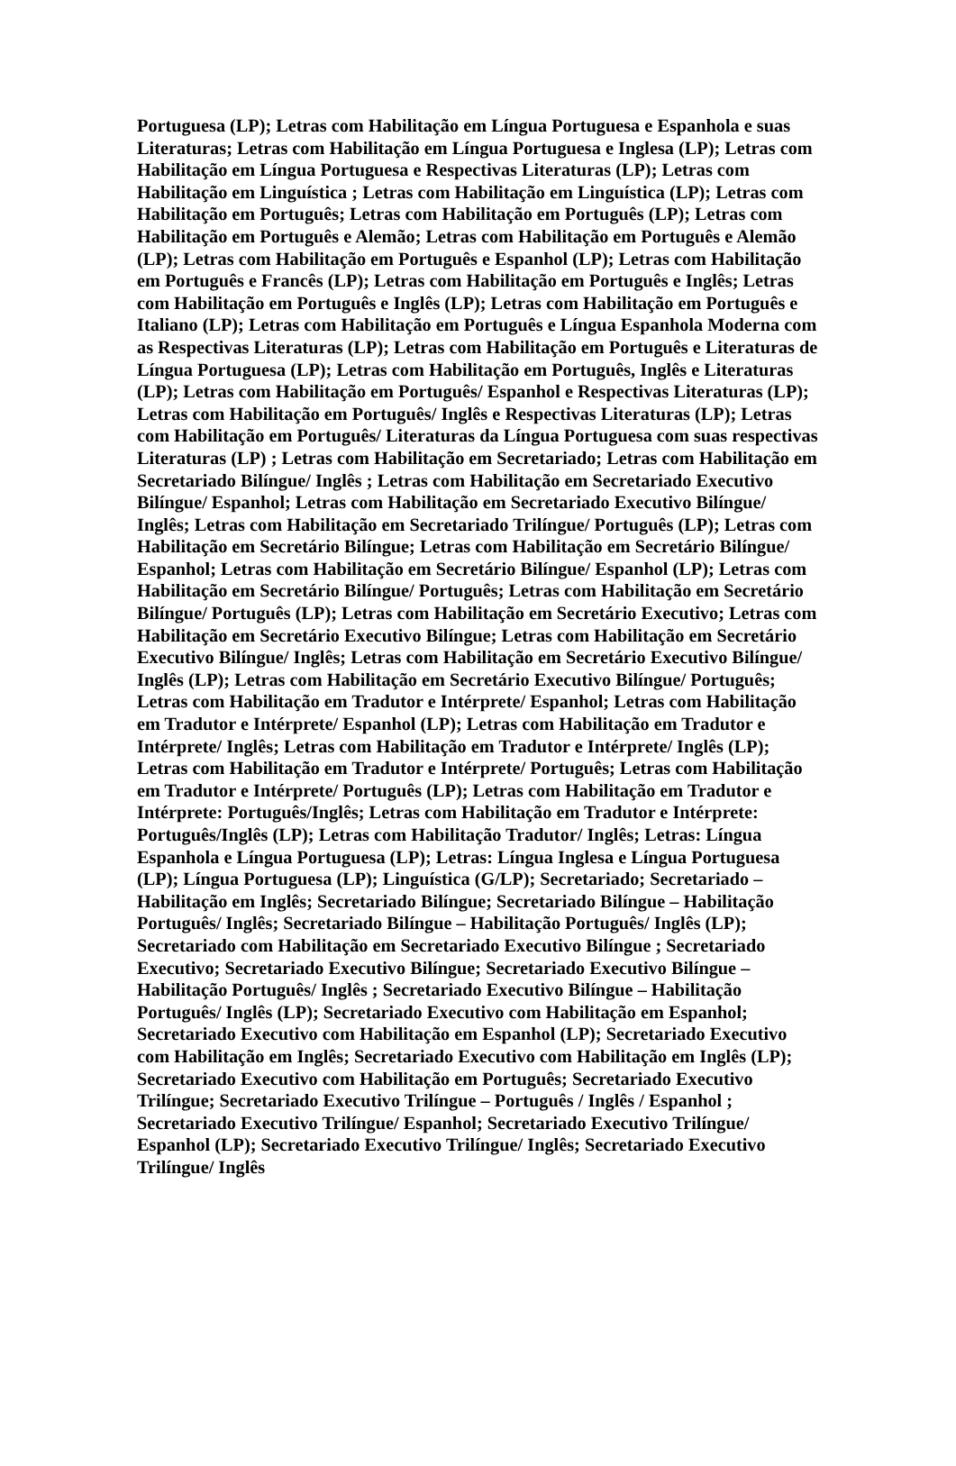Portuguesa (LP); Letras com Habilitação em Língua Portuguesa e Espanhola e suas Literaturas; Letras com Habilitação em Língua Portuguesa e Inglesa (LP); Letras com Habilitação em Língua Portuguesa e Respectivas Literaturas (LP); Letras com Habilitação em Linguística ; Letras com Habilitação em Linguística (LP); Letras com Habilitação em Português; Letras com Habilitação em Português (LP); Letras com Habilitação em Português e Alemão; Letras com Habilitação em Português e Alemão (LP); Letras com Habilitação em Português e Espanhol (LP); Letras com Habilitação em Português e Francês (LP); Letras com Habilitação em Português e Inglês; Letras com Habilitação em Português e Inglês (LP); Letras com Habilitação em Português e Italiano (LP); Letras com Habilitação em Português e Língua Espanhola Moderna com as Respectivas Literaturas (LP); Letras com Habilitação em Português e Literaturas de Língua Portuguesa (LP); Letras com Habilitação em Português, Inglês e Literaturas (LP); Letras com Habilitação em Português/ Espanhol e Respectivas Literaturas (LP); Letras com Habilitação em Português/ Inglês e Respectivas Literaturas (LP); Letras com Habilitação em Português/ Literaturas da Língua Portuguesa com suas respectivas Literaturas (LP) ; Letras com Habilitação em Secretariado; Letras com Habilitação em Secretariado Bilíngue/ Inglês ; Letras com Habilitação em Secretariado Executivo Bilíngue/ Espanhol; Letras com Habilitação em Secretariado Executivo Bilíngue/ Inglês; Letras com Habilitação em Secretariado Trilíngue/ Português (LP); Letras com Habilitação em Secretário Bilíngue; Letras com Habilitação em Secretário Bilíngue/ Espanhol; Letras com Habilitação em Secretário Bilíngue/ Espanhol (LP); Letras com Habilitação em Secretário Bilíngue/ Português; Letras com Habilitação em Secretário Bilíngue/ Português (LP); Letras com Habilitação em Secretário Executivo; Letras com Habilitação em Secretário Executivo Bilíngue; Letras com Habilitação em Secretário Executivo Bilíngue/ Inglês; Letras com Habilitação em Secretário Executivo Bilíngue/ Inglês (LP); Letras com Habilitação em Secretário Executivo Bilíngue/ Português; Letras com Habilitação em Tradutor e Intérprete/ Espanhol; Letras com Habilitação em Tradutor e Intérprete/ Espanhol (LP); Letras com Habilitação em Tradutor e Intérprete/ Inglês; Letras com Habilitação em Tradutor e Intérprete/ Inglês (LP); Letras com Habilitação em Tradutor e Intérprete/ Português; Letras com Habilitação em Tradutor e Intérprete/ Português (LP); Letras com Habilitação em Tradutor e Intérprete: Português/Inglês; Letras com Habilitação em Tradutor e Intérprete: Português/Inglês (LP); Letras com Habilitação Tradutor/ Inglês; Letras: Língua Espanhola e Língua Portuguesa (LP); Letras: Língua Inglesa e Língua Portuguesa (LP); Língua Portuguesa (LP); Linguística (G/LP); Secretariado; Secretariado – Habilitação em Inglês; Secretariado Bilíngue; Secretariado Bilíngue – Habilitação Português/ Inglês; Secretariado Bilíngue – Habilitação Português/ Inglês (LP); Secretariado com Habilitação em Secretariado Executivo Bilíngue ; Secretariado Executivo; Secretariado Executivo Bilíngue; Secretariado Executivo Bilíngue – Habilitação Português/ Inglês ; Secretariado Executivo Bilíngue – Habilitação Português/ Inglês (LP); Secretariado Executivo com Habilitação em Espanhol; Secretariado Executivo com Habilitação em Espanhol (LP); Secretariado Executivo com Habilitação em Inglês; Secretariado Executivo com Habilitação em Inglês (LP); Secretariado Executivo com Habilitação em Português; Secretariado Executivo Trilíngue; Secretariado Executivo Trilíngue – Português / Inglês / Espanhol ; Secretariado Executivo Trilíngue/ Espanhol; Secretariado Executivo Trilíngue/ Espanhol (LP); Secretariado Executivo Trilíngue/ Inglês; Secretariado Executivo Trilíngue/ Inglês